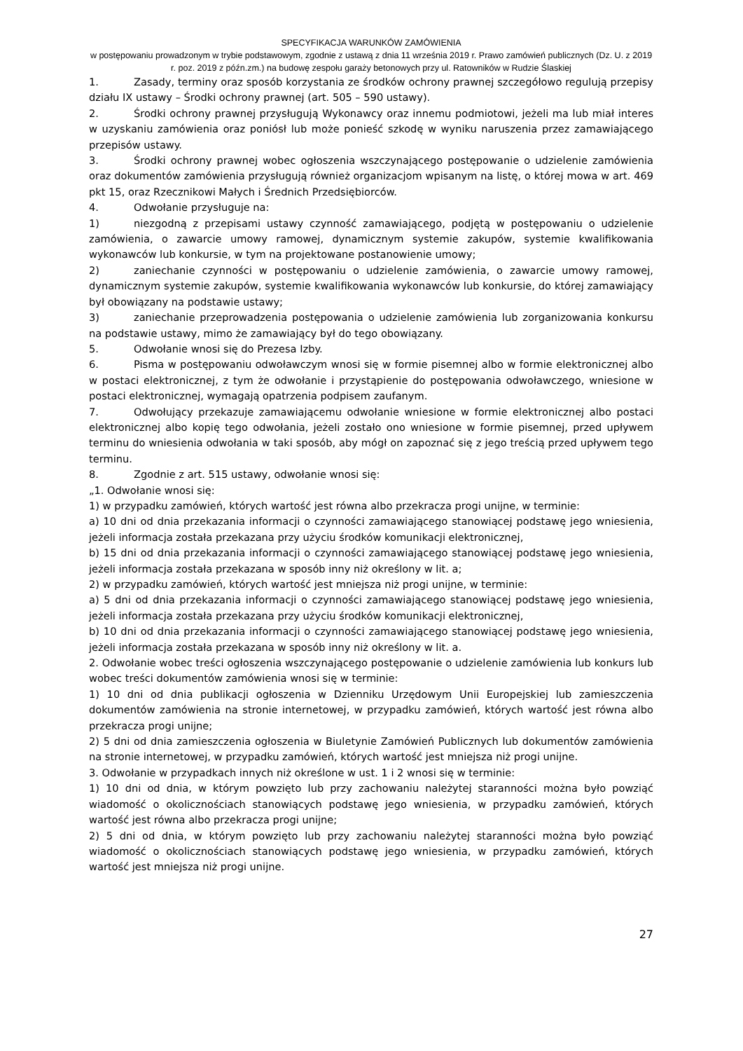SPECYFIKACJA WARUNKÓW ZAMÓWIENIA
w postępowaniu prowadzonym w trybie podstawowym, zgodnie z ustawą z dnia 11 września 2019 r. Prawo zamówień publicznych (Dz. U. z 2019 r. poz. 2019 z późn.zm.) na budowę zespołu garaży betonowych przy ul. Ratowników w Rudzie Ślaskiej
1. Zasady, terminy oraz sposób korzystania ze środków ochrony prawnej szczegółowo regulują przepisy działu IX ustawy – Środki ochrony prawnej (art. 505 – 590 ustawy).
2. Środki ochrony prawnej przysługują Wykonawcy oraz innemu podmiotowi, jeżeli ma lub miał interes w uzyskaniu zamówienia oraz poniósł lub może ponieść szkodę w wyniku naruszenia przez zamawiającego przepisów ustawy.
3. Środki ochrony prawnej wobec ogłoszenia wszczynającego postępowanie o udzielenie zamówienia oraz dokumentów zamówienia przysługują również organizacjom wpisanym na listę, o której mowa w art. 469 pkt 15, oraz Rzecznikowi Małych i Średnich Przedsiębiorców.
4. Odwołanie przysługuje na:
1) niezgodną z przepisami ustawy czynność zamawiającego, podjętą w postępowaniu o udzielenie zamówienia, o zawarcie umowy ramowej, dynamicznym systemie zakupów, systemie kwalifikowania wykonawców lub konkursie, w tym na projektowane postanowienie umowy;
2) zaniechanie czynności w postępowaniu o udzielenie zamówienia, o zawarcie umowy ramowej, dynamicznym systemie zakupów, systemie kwalifikowania wykonawców lub konkursie, do której zamawiający był obowiązany na podstawie ustawy;
3) zaniechanie przeprowadzenia postępowania o udzielenie zamówienia lub zorganizowania konkursu na podstawie ustawy, mimo że zamawiający był do tego obowiązany.
5. Odwołanie wnosi się do Prezesa Izby.
6. Pisma w postępowaniu odwoławczym wnosi się w formie pisemnej albo w formie elektronicznej albo w postaci elektronicznej, z tym że odwołanie i przystąpienie do postępowania odwoławczego, wniesione w postaci elektronicznej, wymagają opatrzenia podpisem zaufanym.
7. Odwołujący przekazuje zamawiającemu odwołanie wniesione w formie elektronicznej albo postaci elektronicznej albo kopię tego odwołania, jeżeli zostało ono wniesione w formie pisemnej, przed upływem terminu do wniesienia odwołania w taki sposób, aby mógł on zapoznać się z jego treścią przed upływem tego terminu.
8. Zgodnie z art. 515 ustawy, odwołanie wnosi się:
„1. Odwołanie wnosi się:
1) w przypadku zamówień, których wartość jest równa albo przekracza progi unijne, w terminie:
a) 10 dni od dnia przekazania informacji o czynności zamawiającego stanowiącej podstawę jego wniesienia, jeżeli informacja została przekazana przy użyciu środków komunikacji elektronicznej,
b) 15 dni od dnia przekazania informacji o czynności zamawiającego stanowiącej podstawę jego wniesienia, jeżeli informacja została przekazana w sposób inny niż określony w lit. a;
2) w przypadku zamówień, których wartość jest mniejsza niż progi unijne, w terminie:
a) 5 dni od dnia przekazania informacji o czynności zamawiającego stanowiącej podstawę jego wniesienia, jeżeli informacja została przekazana przy użyciu środków komunikacji elektronicznej,
b) 10 dni od dnia przekazania informacji o czynności zamawiającego stanowiącej podstawę jego wniesienia, jeżeli informacja została przekazana w sposób inny niż określony w lit. a.
2. Odwołanie wobec treści ogłoszenia wszczynającego postępowanie o udzielenie zamówienia lub konkurs lub wobec treści dokumentów zamówienia wnosi się w terminie:
1) 10 dni od dnia publikacji ogłoszenia w Dzienniku Urzędowym Unii Europejskiej lub zamieszczenia dokumentów zamówienia na stronie internetowej, w przypadku zamówień, których wartość jest równa albo przekracza progi unijne;
2) 5 dni od dnia zamieszczenia ogłoszenia w Biuletynie Zamówień Publicznych lub dokumentów zamówienia na stronie internetowej, w przypadku zamówień, których wartość jest mniejsza niż progi unijne.
3. Odwołanie w przypadkach innych niż określone w ust. 1 i 2 wnosi się w terminie:
1) 10 dni od dnia, w którym powzięto lub przy zachowaniu należytej staranności można było powziąć wiadomość o okolicznościach stanowiących podstawę jego wniesienia, w przypadku zamówień, których wartość jest równa albo przekracza progi unijne;
2) 5 dni od dnia, w którym powzięto lub przy zachowaniu należytej staranności można było powziąć wiadomość o okolicznościach stanowiących podstawę jego wniesienia, w przypadku zamówień, których wartość jest mniejsza niż progi unijne.
27